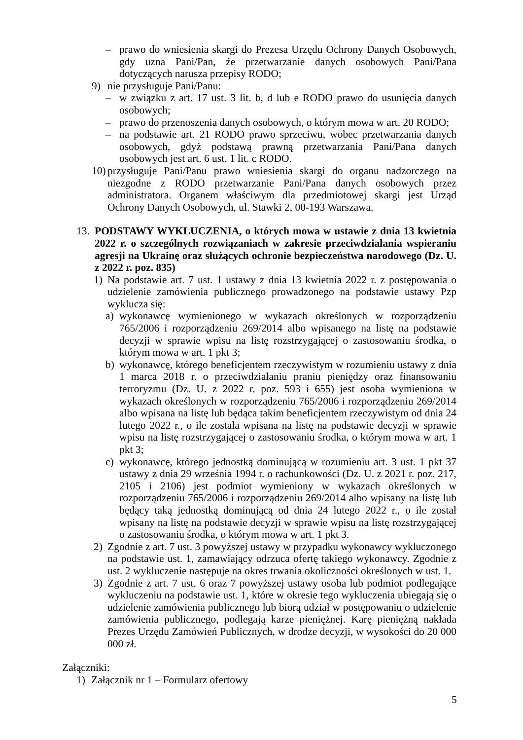– prawo do wniesienia skargi do Prezesa Urzędu Ochrony Danych Osobowych, gdy uzna Pani/Pan, że przetwarzanie danych osobowych Pani/Pana dotyczących narusza przepisy RODO;
9) nie przysługuje Pani/Panu:
– w związku z art. 17 ust. 3 lit. b, d lub e RODO prawo do usunięcia danych osobowych;
– prawo do przenoszenia danych osobowych, o którym mowa w art. 20 RODO;
– na podstawie art. 21 RODO prawo sprzeciwu, wobec przetwarzania danych osobowych, gdyż podstawą prawną przetwarzania Pani/Pana danych osobowych jest art. 6 ust. 1 lit. c RODO.
10) przysługuje Pani/Panu prawo wniesienia skargi do organu nadzorczego na niezgodne z RODO przetwarzanie Pani/Pana danych osobowych przez administratora. Organem właściwym dla przedmiotowej skargi jest Urząd Ochrony Danych Osobowych, ul. Stawki 2, 00-193 Warszawa.
13. PODSTAWY WYKLUCZENIA, o których mowa w ustawie z dnia 13 kwietnia 2022 r. o szczególnych rozwiązaniach w zakresie przeciwdziałania wspieraniu agresji na Ukrainę oraz służących ochronie bezpieczeństwa narodowego (Dz. U. z 2022 r. poz. 835)
1) Na podstawie art. 7 ust. 1 ustawy z dnia 13 kwietnia 2022 r. z postępowania o udzielenie zamówienia publicznego prowadzonego na podstawie ustawy Pzp wyklucza się:
a) wykonawcę wymienionego w wykazach określonych w rozporządzeniu 765/2006 i rozporządzeniu 269/2014 albo wpisanego na listę na podstawie decyzji w sprawie wpisu na listę rozstrzygającej o zastosowaniu środka, o którym mowa w art. 1 pkt 3;
b) wykonawcę, którego beneficjentem rzeczywistym w rozumieniu ustawy z dnia 1 marca 2018 r. o przeciwdziałaniu praniu pieniędzy oraz finansowaniu terroryzmu (Dz. U. z 2022 r. poz. 593 i 655) jest osoba wymieniona w wykazach określonych w rozporządzeniu 765/2006 i rozporządzeniu 269/2014 albo wpisana na listę lub będąca takim beneficjentem rzeczywistym od dnia 24 lutego 2022 r., o ile została wpisana na listę na podstawie decyzji w sprawie wpisu na listę rozstrzygającej o zastosowaniu środka, o którym mowa w art. 1 pkt 3;
c) wykonawcę, którego jednostką dominującą w rozumieniu art. 3 ust. 1 pkt 37 ustawy z dnia 29 września 1994 r. o rachunkowości (Dz. U. z 2021 r. poz. 217, 2105 i 2106) jest podmiot wymieniony w wykazach określonych w rozporządzeniu 765/2006 i rozporządzeniu 269/2014 albo wpisany na listę lub będący taką jednostką dominującą od dnia 24 lutego 2022 r., o ile został wpisany na listę na podstawie decyzji w sprawie wpisu na listę rozstrzygającej o zastosowaniu środka, o którym mowa w art. 1 pkt 3.
2) Zgodnie z art. 7 ust. 3 powyższej ustawy w przypadku wykonawcy wykluczonego na podstawie ust. 1, zamawiający odrzuca ofertę takiego wykonawcy. Zgodnie z ust. 2 wykluczenie następuje na okres trwania okoliczności określonych w ust. 1.
3) Zgodnie z art. 7 ust. 6 oraz 7 powyższej ustawy osoba lub podmiot podlegające wykluczeniu na podstawie ust. 1, które w okresie tego wykluczenia ubiegają się o udzielenie zamówienia publicznego lub biorą udział w postępowaniu o udzielenie zamówienia publicznego, podlegają karze pieniężnej. Karę pieniężną nakłada Prezes Urzędu Zamówień Publicznych, w drodze decyzji, w wysokości do 20 000 000 zł.
Załączniki:
1) Załącznik nr 1 – Formularz ofertowy
5